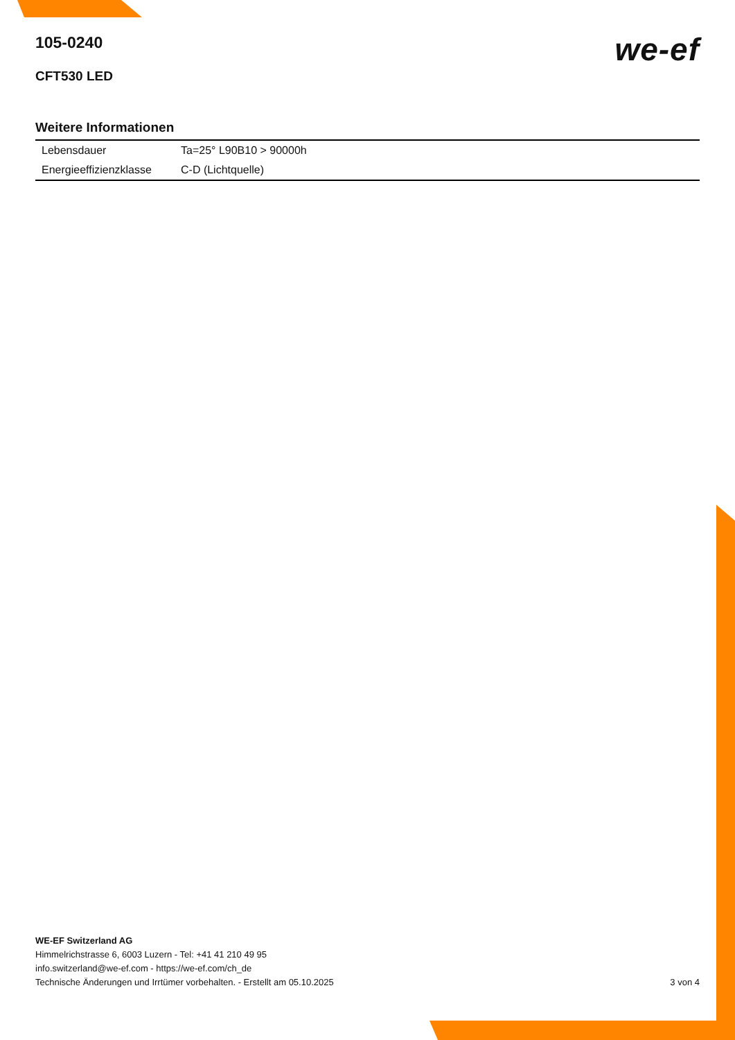we-ef
105-0240
CFT530 LED
Weitere Informationen
| Lebensdauer | Ta=25° L90B10 > 90000h |
| Energieeffizienzklasse | C-D (Lichtquelle) |
WE-EF Switzerland AG
Himmelrichstrasse 6, 6003 Luzern - Tel: +41 41 210 49 95
info.switzerland@we-ef.com - https://we-ef.com/ch_de
Technische Änderungen und Irrtümer vorbehalten. - Erstellt am 05.10.2025
3 von 4